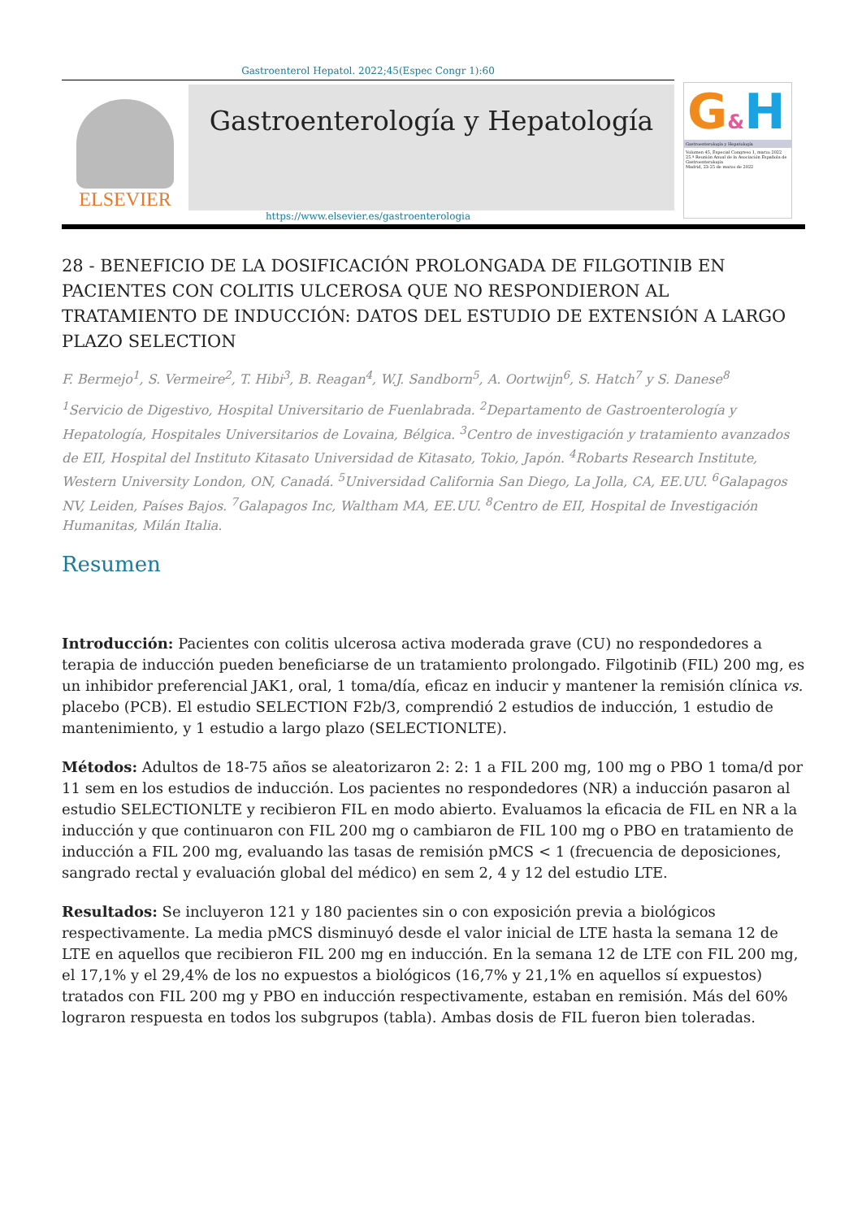Gastroenterol Hepatol. 2022;45(Espec Congr 1):60
ELSEVIER
Gastroenterología y Hepatología
G&H
Gastroenterología y Hepatología
Volumen 45, Especial Congreso 1, marzo 2022
25.ª Reunión Anual de la Asociación Española de Gastroenterología
Madrid, 23-25 de marzo de 2022
https://www.elsevier.es/gastroenterologia
28 - BENEFICIO DE LA DOSIFICACIÓN PROLONGADA DE FILGOTINIB EN PACIENTES CON COLITIS ULCEROSA QUE NO RESPONDIERON AL TRATAMIENTO DE INDUCCIÓN: DATOS DEL ESTUDIO DE EXTENSIÓN A LARGO PLAZO SELECTION
F. Bermejo<sup>1</sup>, S. Vermeire<sup>2</sup>, T. Hibi<sup>3</sup>, B. Reagan<sup>4</sup>, W.J. Sandborn<sup>5</sup>, A. Oortwijn<sup>6</sup>, S. Hatch<sup>7</sup> y S. Danese<sup>8</sup>
<sup>1</sup> Servicio de Digestivo, Hospital Universitario de Fuenlabrada. <sup>2</sup>Departamento de Gastroenterología y Hepatología, Hospitales Universitarios de Lovaina, Bélgica. <sup>3</sup>Centro de investigación y tratamiento avanzados de EII, Hospital del Instituto Kitasato Universidad de Kitasato, Tokio, Japón. <sup>4</sup>Robarts Research Institute, Western University London, ON, Canadá. <sup>5</sup>Universidad California San Diego, La Jolla, CA, EE.UU. <sup>6</sup>Galapagos NV, Leiden, Países Bajos. <sup>7</sup>Galapagos Inc, Waltham MA, EE.UU. <sup>8</sup>Centro de EII, Hospital de Investigación Humanitas, Milán Italia.
Resumen
Introducción: Pacientes con colitis ulcerosa activa moderada grave (CU) no respondedores a terapia de inducción pueden beneficiarse de un tratamiento prolongado. Filgotinib (FIL) 200 mg, es un inhibidor preferencial JAK1, oral, 1 toma/día, eficaz en inducir y mantener la remisión clínica vs. placebo (PCB). El estudio SELECTION F2b/3, comprendió 2 estudios de inducción, 1 estudio de mantenimiento, y 1 estudio a largo plazo (SELECTIONLTE).
Métodos: Adultos de 18-75 años se aleatorizaron 2: 2: 1 a FIL 200 mg, 100 mg o PBO 1 toma/d por 11 sem en los estudios de inducción. Los pacientes no respondedores (NR) a inducción pasaron al estudio SELECTIONLTE y recibieron FIL en modo abierto. Evaluamos la eficacia de FIL en NR a la inducción y que continuaron con FIL 200 mg o cambiaron de FIL 100 mg o PBO en tratamiento de inducción a FIL 200 mg, evaluando las tasas de remisión pMCS < 1 (frecuencia de deposiciones, sangrado rectal y evaluación global del médico) en sem 2, 4 y 12 del estudio LTE.
Resultados: Se incluyeron 121 y 180 pacientes sin o con exposición previa a biológicos respectivamente. La media pMCS disminuyó desde el valor inicial de LTE hasta la semana 12 de LTE en aquellos que recibieron FIL 200 mg en inducción. En la semana 12 de LTE con FIL 200 mg, el 17,1% y el 29,4% de los no expuestos a biológicos (16,7% y 21,1% en aquellos sí expuestos) tratados con FIL 200 mg y PBO en inducción respectivamente, estaban en remisión. Más del 60% lograron respuesta en todos los subgrupos (tabla). Ambas dosis de FIL fueron bien toleradas.